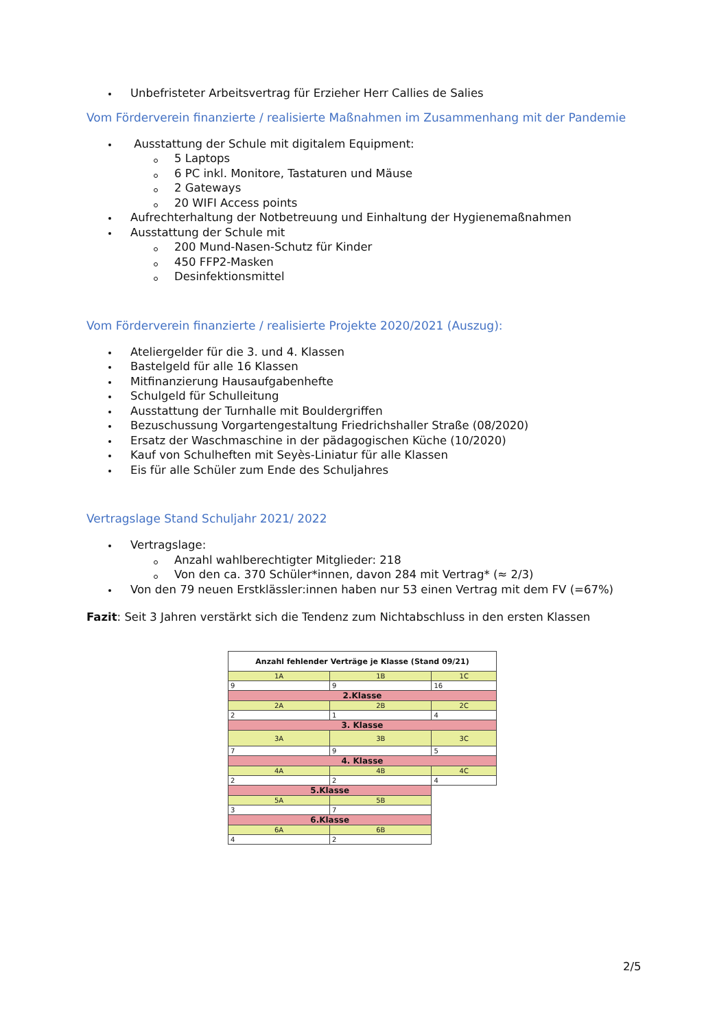Unbefristeter Arbeitsvertrag für Erzieher Herr Callies de Salies
Vom Förderverein finanzierte / realisierte Maßnahmen im Zusammenhang mit der Pandemie
Ausstattung der Schule mit digitalem Equipment:
5 Laptops
6 PC inkl. Monitore, Tastaturen und Mäuse
2 Gateways
20 WIFI Access points
Aufrechterhaltung der Notbetreuung und Einhaltung der Hygienemaßnahmen
Ausstattung der Schule mit
200 Mund-Nasen-Schutz für Kinder
450 FFP2-Masken
Desinfektionsmittel
Vom Förderverein finanzierte / realisierte Projekte 2020/2021 (Auszug):
Ateliergelder für die 3. und 4. Klassen
Bastelgeld für alle 16 Klassen
Mitfinanzierung Hausaufgabenhefte
Schulgeld für Schulleitung
Ausstattung der Turnhalle mit Bouldergriffen
Bezuschussung Vorgartengestaltung Friedrichshaller Straße (08/2020)
Ersatz der Waschmaschine in der pädagogischen Küche (10/2020)
Kauf von Schulheften mit Seyès-Liniatur für alle Klassen
Eis für alle Schüler zum Ende des Schuljahres
Vertragslage Stand Schuljahr 2021/ 2022
Vertragslage:
Anzahl wahlberechtigter Mitglieder: 218
Von den ca. 370 Schüler*innen, davon 284 mit Vertrag* (≈ 2/3)
Von den 79 neuen Erstklässler:innen haben nur 53 einen Vertrag mit dem FV (=67%)
Fazit: Seit 3 Jahren verstärkt sich die Tendenz zum Nichtabschluss in den ersten Klassen
| Anzahl fehlender Verträge je Klasse (Stand 09/21) | | |
| 1A | 1B | 1C |
| 9 | 9 | 16 |
| 2.Klasse | | |
| 2A | 2B | 2C |
| 2 | 1 | 4 |
| 3. Klasse | | |
| 3A | 3B | 3C |
| 7 | 9 | 5 |
| 4. Klasse | | |
| 4A | 4B | 4C |
| 2 | 2 | 4 |
| 5.Klasse | | |
| 5A | 5B | |
| 3 | 7 | |
| 6.Klasse | | |
| 6A | 6B | |
| 4 | 2 | |
2/5